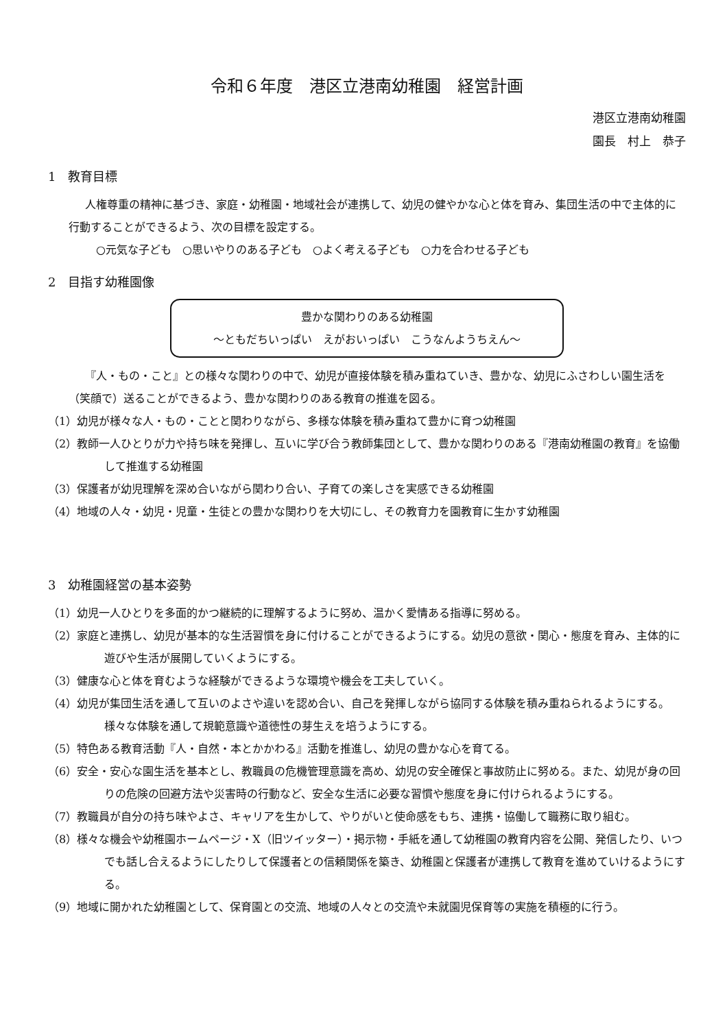令和６年度　港区立港南幼稚園　経営計画
港区立港南幼稚園
園長　村上　恭子
1　教育目標
人権尊重の精神に基づき、家庭・幼稚園・地域社会が連携して、幼児の健やかな心と体を育み、集団生活の中で主体的に行動することができるよう、次の目標を設定する。
○元気な子ども　○思いやりのある子ども　○よく考える子ども　○力を合わせる子ども
2　目指す幼稚園像
豊かな関わりのある幼稚園
～ともだちいっぱい　えがおいっぱい　こうなんようちえん～
『人・もの・こと』との様々な関わりの中で、幼児が直接体験を積み重ねていき、豊かな、幼児にふさわしい園生活を（笑顔で）送ることができるよう、豊かな関わりのある教育の推進を図る。
（1）幼児が様々な人・もの・ことと関わりながら、多様な体験を積み重ねて豊かに育つ幼稚園
（2）教師一人ひとりが力や持ち味を発揮し、互いに学び合う教師集団として、豊かな関わりのある『港南幼稚園の教育』を協働して推進する幼稚園
（3）保護者が幼児理解を深め合いながら関わり合い、子育ての楽しさを実感できる幼稚園
（4）地域の人々・幼児・児童・生徒との豊かな関わりを大切にし、その教育力を園教育に生かす幼稚園
3　幼稚園経営の基本姿勢
（1）幼児一人ひとりを多面的かつ継続的に理解するように努め、温かく愛情ある指導に努める。
（2）家庭と連携し、幼児が基本的な生活習慣を身に付けることができるようにする。幼児の意欲・関心・態度を育み、主体的に遊びや生活が展開していくようにする。
（3）健康な心と体を育むような経験ができるような環境や機会を工夫していく。
（4）幼児が集団生活を通して互いのよさや違いを認め合い、自己を発揮しながら協同する体験を積み重ねられるようにする。様々な体験を通して規範意識や道徳性の芽生えを培うようにする。
（5）特色ある教育活動『人・自然・本とかかわる』活動を推進し、幼児の豊かな心を育てる。
（6）安全・安心な園生活を基本とし、教職員の危機管理意識を高め、幼児の安全確保と事故防止に努める。また、幼児が身の回りの危険の回避方法や災害時の行動など、安全な生活に必要な習慣や態度を身に付けられるようにする。
（7）教職員が自分の持ち味やよさ、キャリアを生かして、やりがいと使命感をもち、連携・協働して職務に取り組む。
（8）様々な機会や幼稚園ホームページ・X（旧ツイッター）・掲示物・手紙を通して幼稚園の教育内容を公開、発信したり、いつでも話し合えるようにしたりして保護者との信頼関係を築き、幼稚園と保護者が連携して教育を進めていけるようにする。
（9）地域に開かれた幼稚園として、保育園との交流、地域の人々との交流や未就園児保育等の実施を積極的に行う。